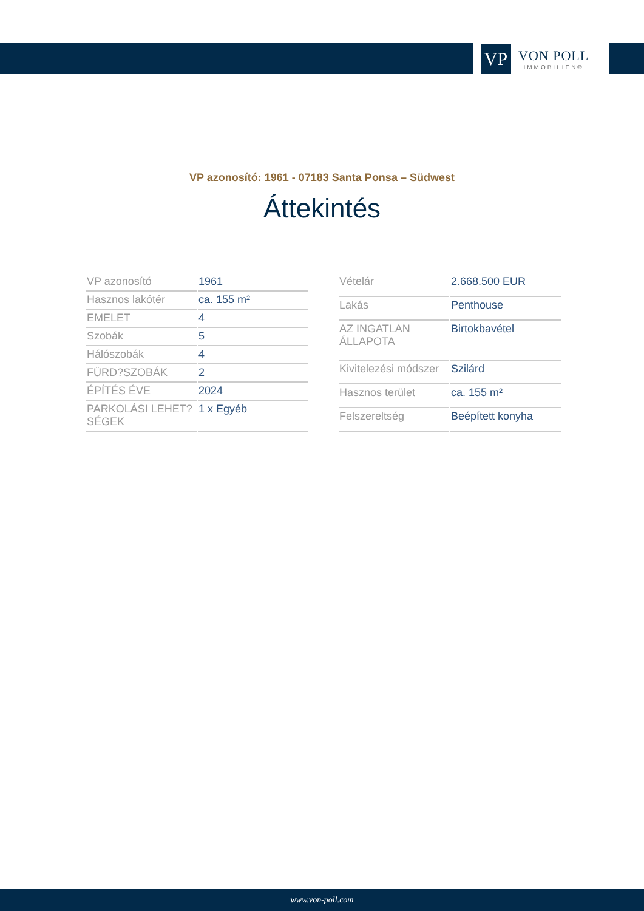VP
VON POLL
IMMOBILIEN®
VP azonosító: 1961 - 07183 Santa Ponsa – Südwest
Áttekintés
| VP azonosító | 1961 |
| Hasznos lakótér | ca. 155 m² |
| EMELET | 4 |
| Szobák | 5 |
| Hálószobák | 4 |
| FÜRD?SZOBÁK | 2 |
| ÉPÍTÉS ÉVE | 2024 |
| PARKOLÁSI LEHET?SÉGEK | 1 x Egyéb |
| Vételár | 2.668.500 EUR |
| Lakás | Penthouse |
| AZ INGATLAN ÁLLAPOTA | Birtokbavétel |
| Kivitelezési módszer | Szilárd |
| Hasznos terület | ca. 155 m² |
| Felszereltség | Beépített konyha |
www.von-poll.com